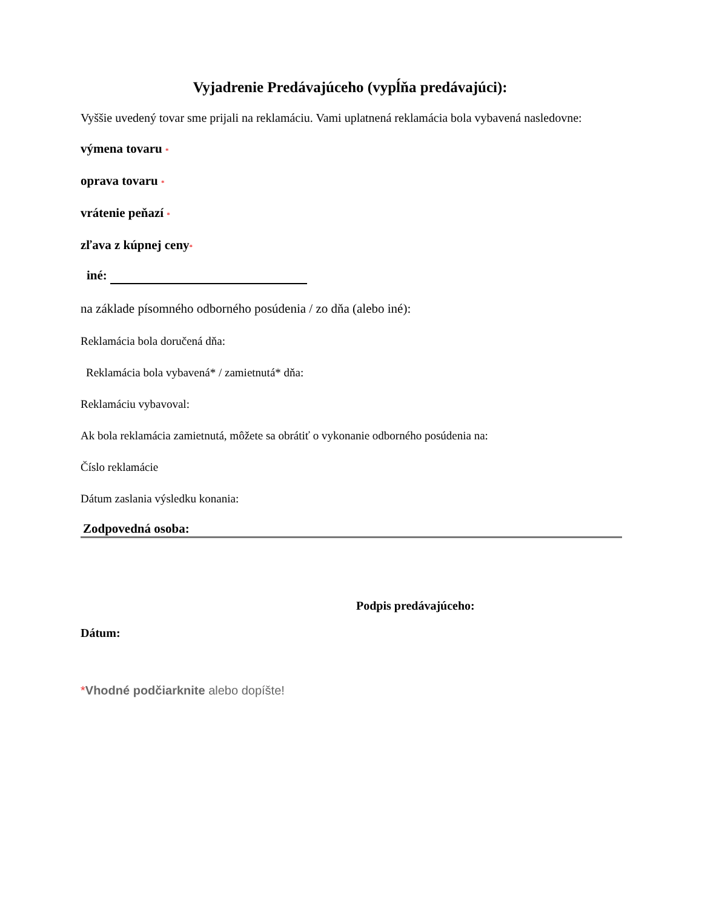Vyjadrenie Predávajúceho (vypĺňa predávajúci):
Vyššie uvedený tovar sme prijali na reklamáciu. Vami uplatnená reklamácia bola vybavená nasledovne:
výmena tovaru *
oprava tovaru *
vrátenie peňazí *
zľava z kúpnej ceny*
iné:
na základe písomného odborného posúdenia / zo dňa (alebo iné):
Reklamácia bola doručená dňa:
Reklamácia bola vybavená* / zamietnutá* dňa:
Reklamáciu vybavoval:
Ak bola reklamácia zamietnutá, môžete sa obrátiť o vykonanie odborného posúdenia na:
Číslo reklamácie
Dátum zaslania výsledku konania:
Zodpovedná osoba:
Podpis predávajúceho:
Dátum:
*Vhodné podčiarknite alebo dopíšte!